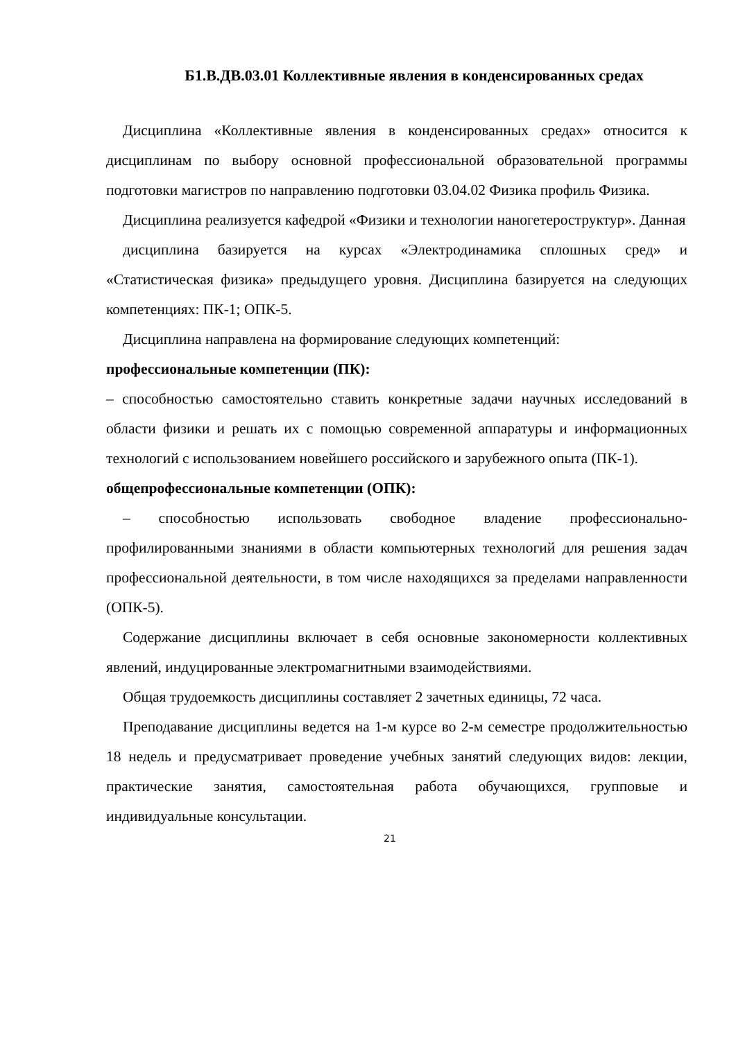Б1.В.ДВ.03.01 Коллективные явления в конденсированных средах
Дисциплина «Коллективные явления в конденсированных средах» относится к дисциплинам по выбору основной профессиональной образовательной программы подготовки магистров по направлению подготовки 03.04.02 Физика профиль Физика.
Дисциплина реализуется кафедрой «Физики и технологии наногетероструктур». Данная
дисциплина базируется на курсах «Электродинамика сплошных сред» и «Статистическая физика» предыдущего уровня. Дисциплина базируется на следующих компетенциях: ПК-1; ОПК-5.
Дисциплина направлена на формирование следующих компетенций:
профессиональные компетенции (ПК):
– способностью самостоятельно ставить конкретные задачи научных исследований в области физики и решать их с помощью современной аппаратуры и информационных технологий с использованием новейшего российского и зарубежного опыта (ПК-1).
общепрофессиональные компетенции (ОПК):
– способностью использовать свободное владение профессионально-профилированными знаниями в области компьютерных технологий для решения задач профессиональной деятельности, в том числе находящихся за пределами направленности (ОПК-5).
Содержание дисциплины включает в себя основные закономерности коллективных явлений, индуцированные электромагнитными взаимодействиями.
Общая трудоемкость дисциплины составляет 2 зачетных единицы, 72 часа.
Преподавание дисциплины ведется на 1-м курсе во 2-м семестре продолжительностью 18 недель и предусматривает проведение учебных занятий следующих видов: лекции, практические занятия, самостоятельная работа обучающихся, групповые и индивидуальные консультации.
21